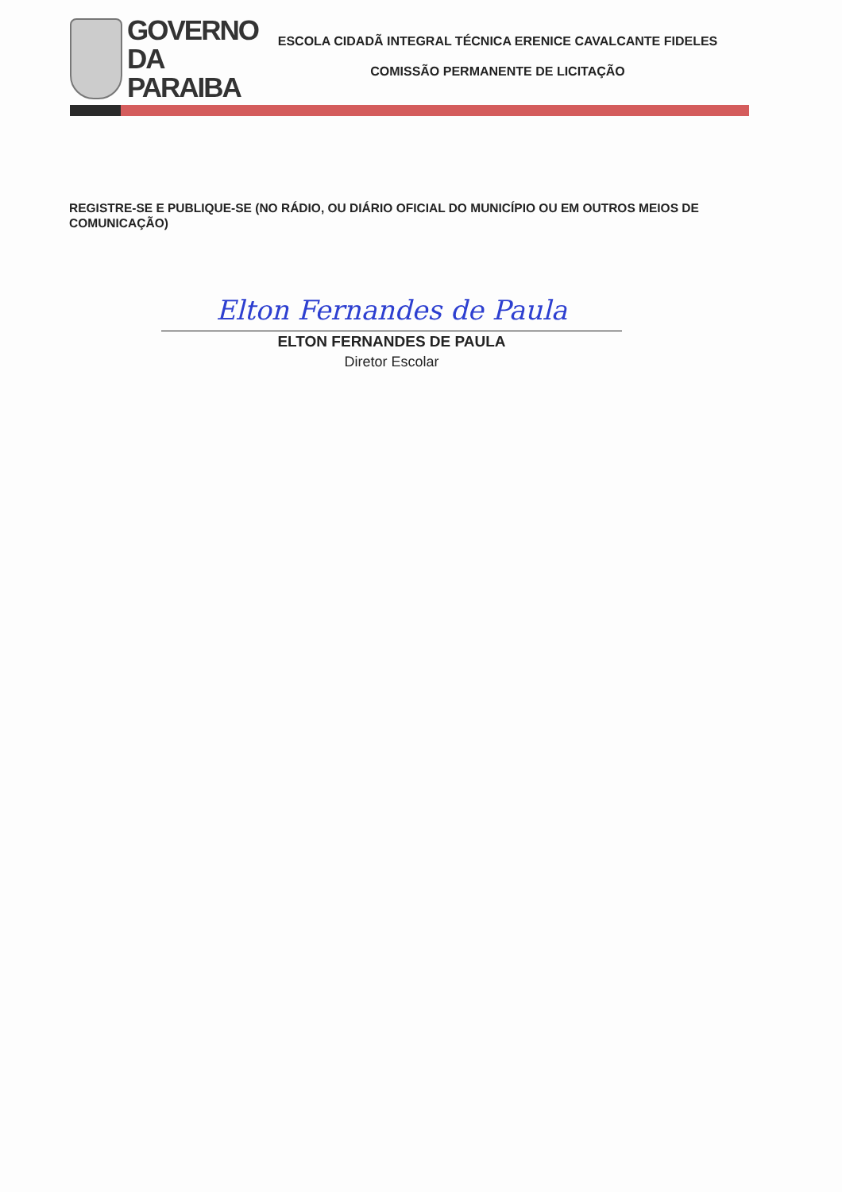GOVERNO
DA PARAIBA
ESCOLA CIDADÃ INTEGRAL TÉCNICA ERENICE CAVALCANTE FIDELES
COMISSÃO PERMANENTE DE LICITAÇÃO
REGISTRE-SE E PUBLIQUE-SE (NO RÁDIO, OU DIÁRIO OFICIAL DO MUNICÍPIO OU EM OUTROS MEIOS DE COMUNICAÇÃO)
Elton Fernandes de Paula
ELTON FERNANDES DE PAULA
Diretor Escolar